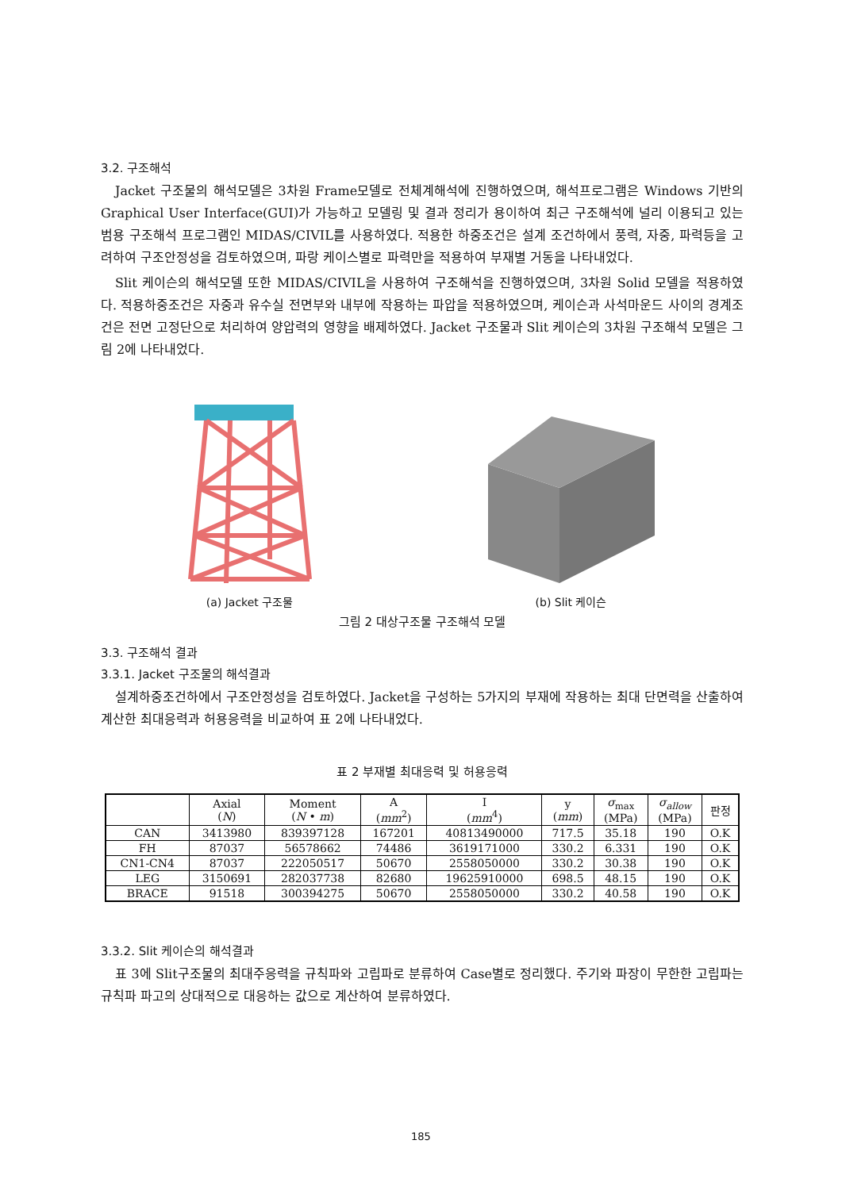3.2. 구조해석
Jacket 구조물의 해석모델은 3차원 Frame모델로 전체계해석에 진행하였으며, 해석프로그램은 Windows 기반의 Graphical User Interface(GUI)가 가능하고 모델링 및 결과 정리가 용이하여 최근 구조해석에 널리 이용되고 있는 범용 구조해석 프로그램인 MIDAS/CIVIL를 사용하였다. 적용한 하중조건은 설계 조건하에서 풍력, 자중, 파력등을 고려하여 구조안정성을 검토하였으며, 파랑 케이스별로 파력만을 적용하여 부재별 거동을 나타내었다.
Slit 케이슨의 해석모델 또한 MIDAS/CIVIL을 사용하여 구조해석을 진행하였으며, 3차원 Solid 모델을 적용하였다. 적용하중조건은 자중과 유수실 전면부와 내부에 작용하는 파압을 적용하였으며, 케이슨과 사석마운드 사이의 경계조건은 전면 고정단으로 처리하여 양압력의 영향을 배제하였다. Jacket 구조물과 Slit 케이슨의 3차원 구조해석 모델은 그림 2에 나타내었다.
(a) Jacket 구조물
(b) Slit 케이슨
그림 2 대상구조물 구조해석 모델
3.3. 구조해석 결과
3.3.1. Jacket 구조물의 해석결과
설계하중조건하에서 구조안정성을 검토하였다. Jacket을 구성하는 5가지의 부재에 작용하는 최대 단면력을 산출하여 계산한 최대응력과 허용응력을 비교하여 표 2에 나타내었다.
표 2 부재별 최대응력 및 허용응력
| | Axial ( N ) | Moment ( N • m ) | A ( mm<sup>2</sup>) | I ( mm<sup>4</sup>) | y ( mm ) | σ<sub>max</sub> (MPa) | σ<sub>allow</sub> (MPa) | 판정 |
| --- | --- | --- | --- | --- | --- | --- | --- | --- |
| CAN | 3413980 | 839397128 | 167201 | 40813490000 | 717.5 | 35.18 | 190 | O.K |
| FH | 87037 | 56578662 | 74486 | 3619171000 | 330.2 | 6.331 | 190 | O.K |
| CN1-CN4 | 87037 | 222050517 | 50670 | 2558050000 | 330.2 | 30.38 | 190 | O.K |
| LEG | 3150691 | 282037738 | 82680 | 19625910000 | 698.5 | 48.15 | 190 | O.K |
| BRACE | 91518 | 300394275 | 50670 | 2558050000 | 330.2 | 40.58 | 190 | O.K |
3.3.2. Slit 케이슨의 해석결과
표 3에 Slit구조물의 최대주응력을 규칙파와 고립파로 분류하여 Case별로 정리했다. 주기와 파장이 무한한 고립파는 규칙파 파고의 상대적으로 대응하는 값으로 계산하여 분류하였다.
185